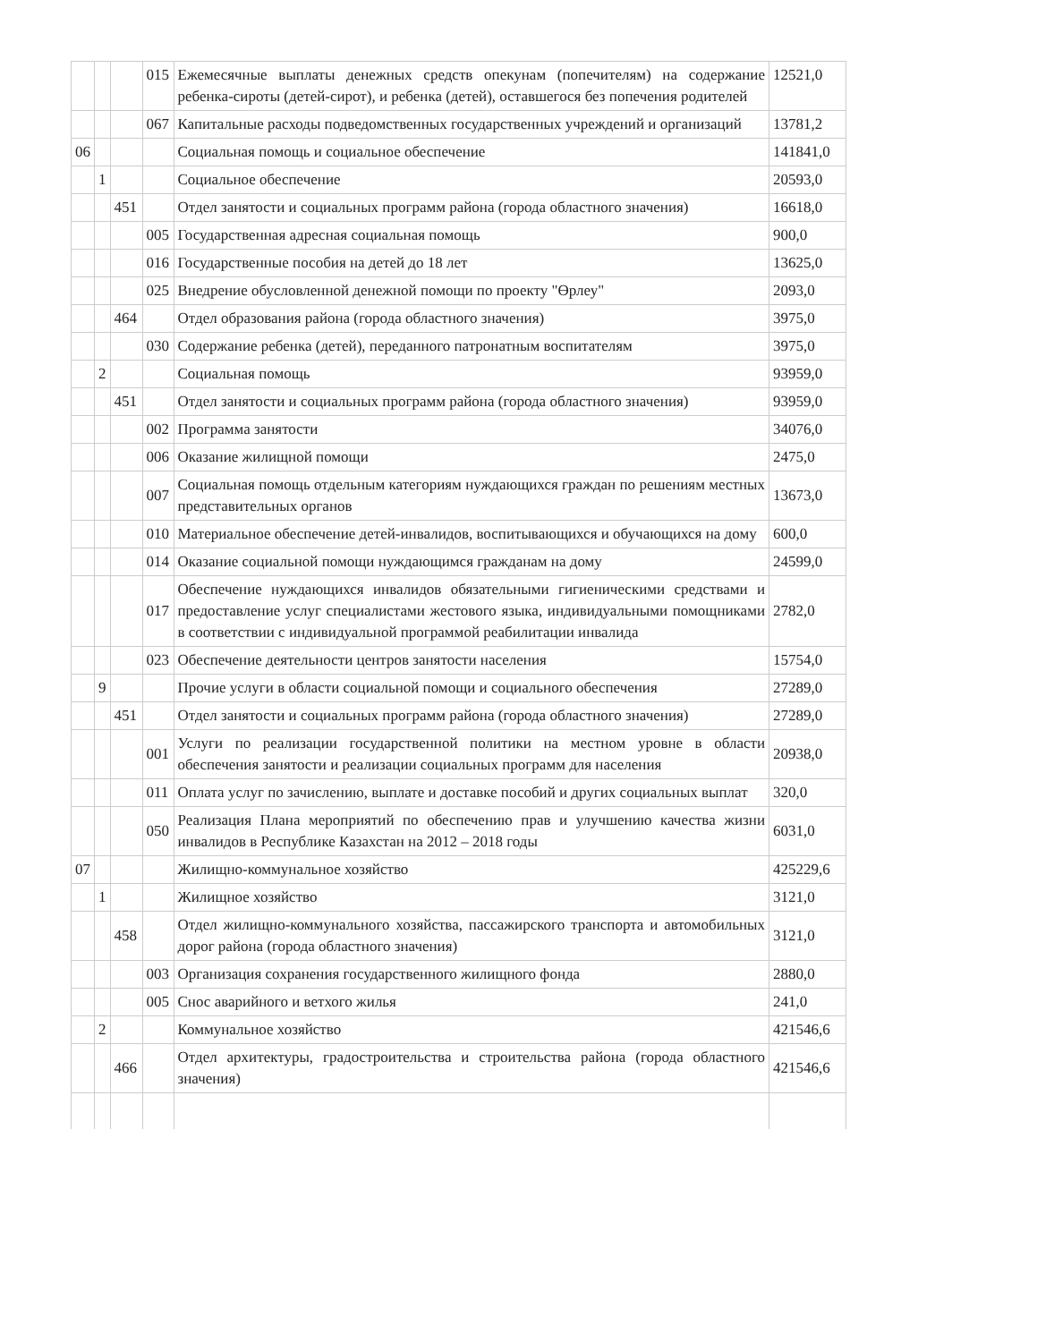| | | | 015 | Ежемесячные выплаты денежных средств опекунам (попечителям) на содержание ребенка-сироты (детей-сирот), и ребенка (детей), оставшегося без попечения родителей | 12521,0 |
| | | | 067 | Капитальные расходы подведомственных государственных учреждений и организаций | 13781,2 |
| 06 | | | | Социальная помощь и социальное обеспечение | 141841,0 |
| | 1 | | | Социальное обеспечение | 20593,0 |
| | | 451 | | Отдел занятости и социальных программ района (города областного значения) | 16618,0 |
| | | | 005 | Государственная адресная социальная помощь | 900,0 |
| | | | 016 | Государственные пособия на детей до 18 лет | 13625,0 |
| | | | 025 | Внедрение обусловленной денежной помощи по проекту "Өрлеу" | 2093,0 |
| | | 464 | | Отдел образования района (города областного значения) | 3975,0 |
| | | | 030 | Содержание ребенка (детей), переданного патронатным воспитателям | 3975,0 |
| | 2 | | | Социальная помощь | 93959,0 |
| | | 451 | | Отдел занятости и социальных программ района (города областного значения) | 93959,0 |
| | | | 002 | Программа занятости | 34076,0 |
| | | | 006 | Оказание жилищной помощи | 2475,0 |
| | | | 007 | Социальная помощь отдельным категориям нуждающихся граждан по решениям местных представительных органов | 13673,0 |
| | | | 010 | Материальное обеспечение детей-инвалидов, воспитывающихся и обучающихся на дому | 600,0 |
| | | | 014 | Оказание социальной помощи нуждающимся гражданам на дому | 24599,0 |
| | | | 017 | Обеспечение нуждающихся инвалидов обязательными гигиеническими средствами и предоставление услуг специалистами жестового языка, индивидуальными помощниками в соответствии с индивидуальной программой реабилитации инвалида | 2782,0 |
| | | | 023 | Обеспечение деятельности центров занятости населения | 15754,0 |
| | 9 | | | Прочие услуги в области социальной помощи и социального обеспечения | 27289,0 |
| | | 451 | | Отдел занятости и социальных программ района (города областного значения) | 27289,0 |
| | | | 001 | Услуги по реализации государственной политики на местном уровне в области обеспечения занятости и реализации социальных программ для населения | 20938,0 |
| | | | 011 | Оплата услуг по зачислению, выплате и доставке пособий и других социальных выплат | 320,0 |
| | | | 050 | Реализация Плана мероприятий по обеспечению прав и улучшению качества жизни инвалидов в Республике Казахстан на 2012 – 2018 годы | 6031,0 |
| 07 | | | | Жилищно-коммунальное хозяйство | 425229,6 |
| | 1 | | | Жилищное хозяйство | 3121,0 |
| | | 458 | | Отдел жилищно-коммунального хозяйства, пассажирского транспорта и автомобильных дорог района (города областного значения) | 3121,0 |
| | | | 003 | Организация сохранения государственного жилищного фонда | 2880,0 |
| | | | 005 | Снос аварийного и ветхого жилья | 241,0 |
| | 2 | | | Коммунальное хозяйство | 421546,6 |
| | | 466 | | Отдел архитектуры, градостроительства и строительства района (города областного значения) | 421546,6 |